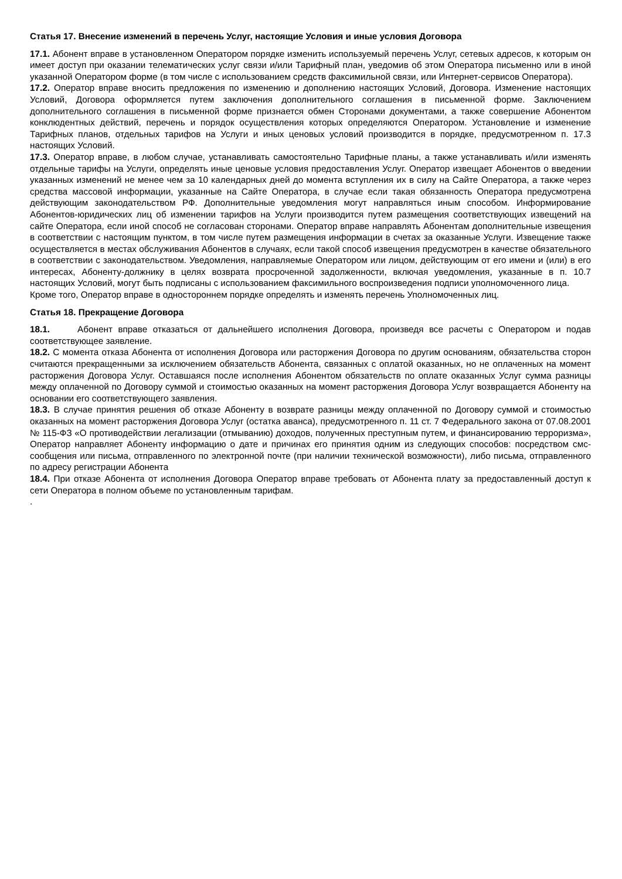Статья 17. Внесение изменений в перечень Услуг, настоящие Условия и иные условия Договора
17.1. Абонент вправе в установленном Оператором порядке изменить используемый перечень Услуг, сетевых адресов, к которым он имеет доступ при оказании телематических услуг связи и/или Тарифный план, уведомив об этом Оператора письменно или в иной указанной Оператором форме (в том числе с использованием средств факсимильной связи, или Интернет-сервисов Оператора).
17.2. Оператор вправе вносить предложения по изменению и дополнению настоящих Условий, Договора. Изменение настоящих Условий, Договора оформляется путем заключения дополнительного соглашения в письменной форме. Заключением дополнительного соглашения в письменной форме признается обмен Сторонами документами, а также совершение Абонентом конклюдентных действий, перечень и порядок осуществления которых определяются Оператором. Установление и изменение Тарифных планов, отдельных тарифов на Услуги и иных ценовых условий производится в порядке, предусмотренном п. 17.3 настоящих Условий.
17.3. Оператор вправе, в любом случае, устанавливать самостоятельно Тарифные планы, а также устанавливать и/или изменять отдельные тарифы на Услуги, определять иные ценовые условия предоставления Услуг. Оператор извещает Абонентов о введении указанных изменений не менее чем за 10 календарных дней до момента вступления их в силу на Сайте Оператора, а также через средства массовой информации, указанные на Сайте Оператора, в случае если такая обязанность Оператора предусмотрена действующим законодательством РФ. Дополнительные уведомления могут направляться иным способом. Информирование Абонентов-юридических лиц об изменении тарифов на Услуги производится путем размещения соответствующих извещений на сайте Оператора, если иной способ не согласован сторонами. Оператор вправе направлять Абонентам дополнительные извещения в соответствии с настоящим пунктом, в том числе путем размещения информации в счетах за оказанные Услуги. Извещение также осуществляется в местах обслуживания Абонентов в случаях, если такой способ извещения предусмотрен в качестве обязательного в соответствии с законодательством. Уведомления, направляемые Оператором или лицом, действующим от его имени и (или) в его интересах, Абоненту-должнику в целях возврата просроченной задолженности, включая уведомления, указанные в п. 10.7 настоящих Условий, могут быть подписаны с использованием факсимильного воспроизведения подписи уполномоченного лица.
Кроме того, Оператор вправе в одностороннем порядке определять и изменять перечень Уполномоченных лиц.
Статья 18. Прекращение Договора
18.1. Абонент вправе отказаться от дальнейшего исполнения Договора, произведя все расчеты с Оператором и подав соответствующее заявление.
18.2. С момента отказа Абонента от исполнения Договора или расторжения Договора по другим основаниям, обязательства сторон считаются прекращенными за исключением обязательств Абонента, связанных с оплатой оказанных, но не оплаченных на момент расторжения Договора Услуг. Оставшаяся после исполнения Абонентом обязательств по оплате оказанных Услуг сумма разницы между оплаченной по Договору суммой и стоимостью оказанных на момент расторжения Договора Услуг возвращается Абоненту на основании его соответствующего заявления.
18.3. В случае принятия решения об отказе Абоненту в возврате разницы между оплаченной по Договору суммой и стоимостью оказанных на момент расторжения Договора Услуг (остатка аванса), предусмотренного п. 11 ст. 7 Федерального закона от 07.08.2001 № 115-ФЗ «О противодействии легализации (отмыванию) доходов, полученных преступным путем, и финансированию терроризма», Оператор направляет Абоненту информацию о дате и причинах его принятия одним из следующих способов: посредством смс-сообщения или письма, отправленного по электронной почте (при наличии технической возможности), либо письма, отправленного по адресу регистрации Абонента
18.4. При отказе Абонента от исполнения Договора Оператор вправе требовать от Абонента плату за предоставленный доступ к сети Оператора в полном объеме по установленным тарифам.
.